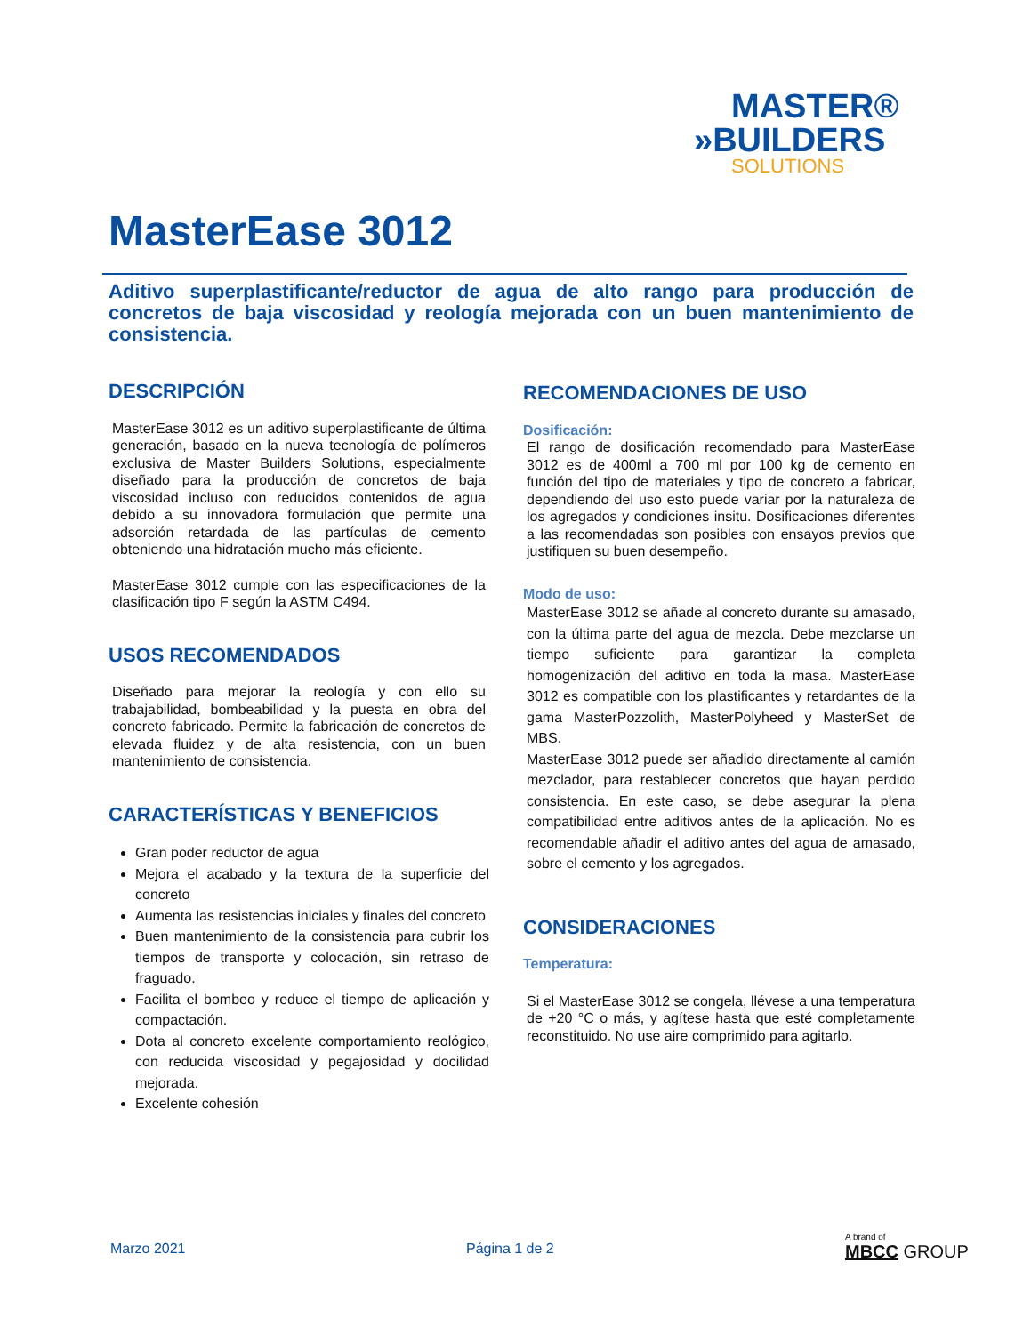MASTER®
»BUILDERS
SOLUTIONS
MasterEase 3012
Aditivo superplastificante/reductor de agua de alto rango para producción de concretos de baja viscosidad y reología mejorada con un buen mantenimiento de consistencia.
DESCRIPCIÓN
MasterEase 3012 es un aditivo superplastificante de última generación, basado en la nueva tecnología de polímeros exclusiva de Master Builders Solutions, especialmente diseñado para la producción de concretos de baja viscosidad incluso con reducidos contenidos de agua debido a su innovadora formulación que permite una adsorción retardada de las partículas de cemento obteniendo una hidratación mucho más eficiente.
MasterEase 3012 cumple con las especificaciones de la clasificación tipo F según la ASTM C494.
USOS RECOMENDADOS
Diseñado para mejorar la reología y con ello su trabajabilidad, bombeabilidad y la puesta en obra del concreto fabricado. Permite la fabricación de concretos de elevada fluidez y de alta resistencia, con un buen mantenimiento de consistencia.
CARACTERÍSTICAS Y BENEFICIOS
Gran poder reductor de agua
Mejora el acabado y la textura de la superficie del concreto
Aumenta las resistencias iniciales y finales del concreto
Buen mantenimiento de la consistencia para cubrir los tiempos de transporte y colocación, sin retraso de fraguado.
Facilita el bombeo y reduce el tiempo de aplicación y compactación.
Dota al concreto excelente comportamiento reológico, con reducida viscosidad y pegajosidad y docilidad mejorada.
Excelente cohesión
RECOMENDACIONES DE USO
Dosificación:
El rango de dosificación recomendado para MasterEase 3012 es de 400ml a 700 ml por 100 kg de cemento en función del tipo de materiales y tipo de concreto a fabricar, dependiendo del uso esto puede variar por la naturaleza de los agregados y condiciones insitu. Dosificaciones diferentes a las recomendadas son posibles con ensayos previos que justifiquen su buen desempeño.
Modo de uso:
MasterEase 3012 se añade al concreto durante su amasado, con la última parte del agua de mezcla. Debe mezclarse un tiempo suficiente para garantizar la completa homogenización del aditivo en toda la masa. MasterEase 3012 es compatible con los plastificantes y retardantes de la gama MasterPozzolith, MasterPolyheed y MasterSet de MBS.
MasterEase 3012 puede ser añadido directamente al camión mezclador, para restablecer concretos que hayan perdido consistencia. En este caso, se debe asegurar la plena compatibilidad entre aditivos antes de la aplicación. No es recomendable añadir el aditivo antes del agua de amasado, sobre el cemento y los agregados.
CONSIDERACIONES
Temperatura:
Si el MasterEase 3012 se congela, llévese a una temperatura de +20 °C o más, y agítese hasta que esté completamente reconstituido. No use aire comprimido para agitarlo.
Marzo 2021 Página 1 de 2
A brand of
MBCC GROUP